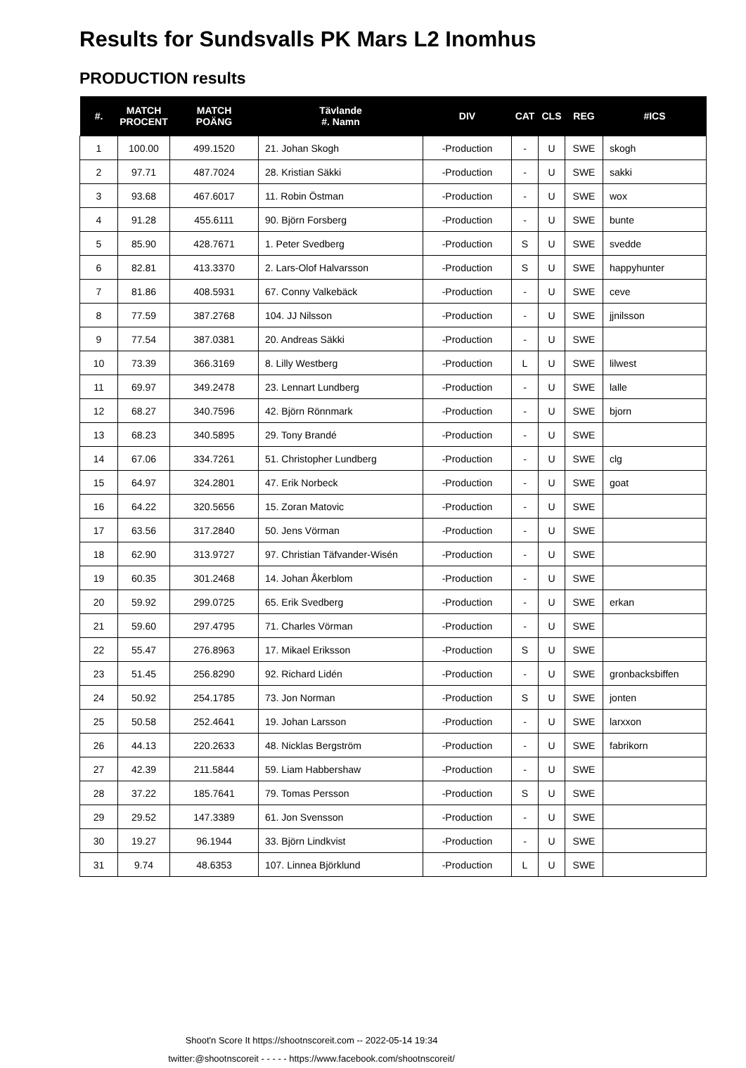Results for Sundsvalls PK Mars L2 Inomhus
PRODUCTION results
| #. | MATCH PROCENT | MATCH POÄNG | Tävlande #. Namn | DIV | CAT | CLS | REG | #ICS |
| --- | --- | --- | --- | --- | --- | --- | --- | --- |
| 1 | 100.00 | 499.1520 | 21. Johan Skogh | -Production | - | U | SWE | skogh |
| 2 | 97.71 | 487.7024 | 28. Kristian Säkki | -Production | - | U | SWE | sakki |
| 3 | 93.68 | 467.6017 | 11. Robin Östman | -Production | - | U | SWE | wox |
| 4 | 91.28 | 455.6111 | 90. Björn Forsberg | -Production | - | U | SWE | bunte |
| 5 | 85.90 | 428.7671 | 1. Peter Svedberg | -Production | S | U | SWE | svedde |
| 6 | 82.81 | 413.3370 | 2. Lars-Olof Halvarsson | -Production | S | U | SWE | happyhunter |
| 7 | 81.86 | 408.5931 | 67. Conny Valkebäck | -Production | - | U | SWE | ceve |
| 8 | 77.59 | 387.2768 | 104. JJ Nilsson | -Production | - | U | SWE | jjnilsson |
| 9 | 77.54 | 387.0381 | 20. Andreas Säkki | -Production | - | U | SWE | |
| 10 | 73.39 | 366.3169 | 8. Lilly Westberg | -Production | L | U | SWE | lilwest |
| 11 | 69.97 | 349.2478 | 23. Lennart Lundberg | -Production | - | U | SWE | lalle |
| 12 | 68.27 | 340.7596 | 42. Björn Rönnmark | -Production | - | U | SWE | bjorn |
| 13 | 68.23 | 340.5895 | 29. Tony Brandé | -Production | - | U | SWE | |
| 14 | 67.06 | 334.7261 | 51. Christopher Lundberg | -Production | - | U | SWE | clg |
| 15 | 64.97 | 324.2801 | 47. Erik Norbeck | -Production | - | U | SWE | goat |
| 16 | 64.22 | 320.5656 | 15. Zoran Matovic | -Production | - | U | SWE | |
| 17 | 63.56 | 317.2840 | 50. Jens Vörman | -Production | - | U | SWE | |
| 18 | 62.90 | 313.9727 | 97. Christian Täfvander-Wisén | -Production | - | U | SWE | |
| 19 | 60.35 | 301.2468 | 14. Johan Åkerblom | -Production | - | U | SWE | |
| 20 | 59.92 | 299.0725 | 65. Erik Svedberg | -Production | - | U | SWE | erkan |
| 21 | 59.60 | 297.4795 | 71. Charles Vörman | -Production | - | U | SWE | |
| 22 | 55.47 | 276.8963 | 17. Mikael Eriksson | -Production | S | U | SWE | |
| 23 | 51.45 | 256.8290 | 92. Richard Lidén | -Production | - | U | SWE | gronbacksbiffen |
| 24 | 50.92 | 254.1785 | 73. Jon Norman | -Production | S | U | SWE | jonten |
| 25 | 50.58 | 252.4641 | 19. Johan Larsson | -Production | - | U | SWE | larxxon |
| 26 | 44.13 | 220.2633 | 48. Nicklas Bergström | -Production | - | U | SWE | fabrikorn |
| 27 | 42.39 | 211.5844 | 59. Liam Habbershaw | -Production | - | U | SWE | |
| 28 | 37.22 | 185.7641 | 79. Tomas Persson | -Production | S | U | SWE | |
| 29 | 29.52 | 147.3389 | 61. Jon Svensson | -Production | - | U | SWE | |
| 30 | 19.27 | 96.1944 | 33. Björn Lindkvist | -Production | - | U | SWE | |
| 31 | 9.74 | 48.6353 | 107. Linnea Björklund | -Production | L | U | SWE | |
Shoot'n Score It https://shootnscoreit.com -- 2022-05-14 19:34
twitter:@shootnscoreit - - - - - https://www.facebook.com/shootnscoreit/